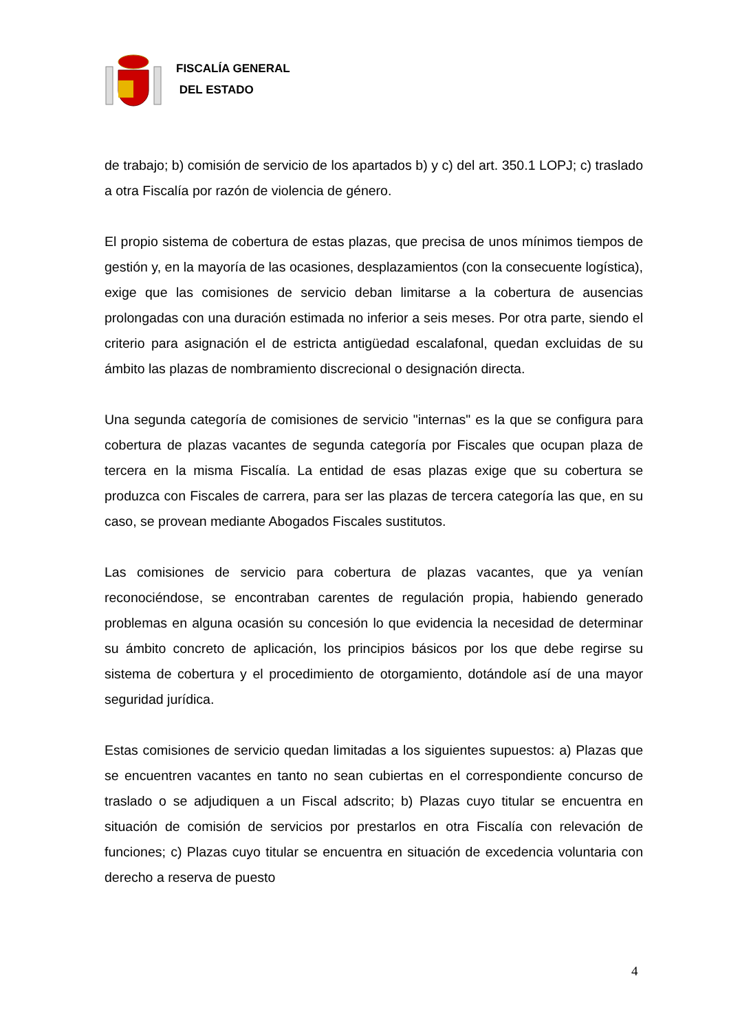FISCALÍA GENERAL
DEL ESTADO
de trabajo; b) comisión de servicio de los apartados b) y c) del art. 350.1 LOPJ; c) traslado a otra Fiscalía por razón de violencia de género.
El propio sistema de cobertura de estas plazas, que precisa de unos mínimos tiempos de gestión y, en la mayoría de las ocasiones, desplazamientos (con la consecuente logística), exige que las comisiones de servicio deban limitarse a la cobertura de ausencias prolongadas con una duración estimada no inferior a seis meses. Por otra parte, siendo el criterio para asignación el de estricta antigüedad escalafonal, quedan excluidas de su ámbito las plazas de nombramiento discrecional o designación directa.
Una segunda categoría de comisiones de servicio "internas" es la que se configura para cobertura de plazas vacantes de segunda categoría por Fiscales que ocupan plaza de tercera en la misma Fiscalía. La entidad de esas plazas exige que su cobertura se produzca con Fiscales de carrera, para ser las plazas de tercera categoría las que, en su caso, se provean mediante Abogados Fiscales sustitutos.
Las comisiones de servicio para cobertura de plazas vacantes, que ya venían reconociéndose, se encontraban carentes de regulación propia, habiendo generado problemas en alguna ocasión su concesión lo que evidencia la necesidad de determinar su ámbito concreto de aplicación, los principios básicos por los que debe regirse su sistema de cobertura y el procedimiento de otorgamiento, dotándole así de una mayor seguridad jurídica.
Estas comisiones de servicio quedan limitadas a los siguientes supuestos: a) Plazas que se encuentren vacantes en tanto no sean cubiertas en el correspondiente concurso de traslado o se adjudiquen a un Fiscal adscrito; b) Plazas cuyo titular se encuentra en situación de comisión de servicios por prestarlos en otra Fiscalía con relevación de funciones; c) Plazas cuyo titular se encuentra en situación de excedencia voluntaria con derecho a reserva de puesto
4